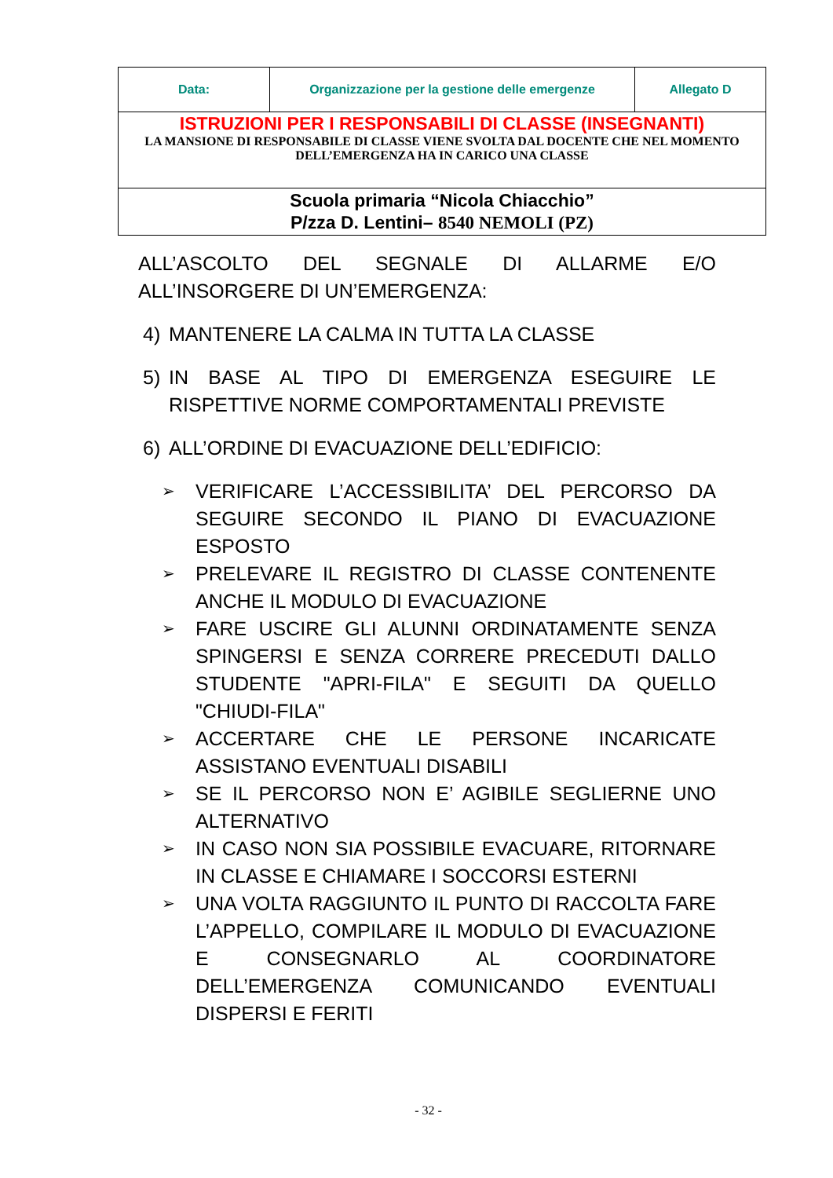| Data: | Organizzazione per la gestione delle emergenze | Allegato D |
| ISTRUZIONI PER I RESPONSABILI DI CLASSE (INSEGNANTI) LA MANSIONE DI RESPONSABILE DI CLASSE VIENE SVOLTA DAL DOCENTE CHE NEL MOMENTO DELL’EMERGENZA HA IN CARICO UNA CLASSE | | |
| Scuola primaria “Nicola Chiacchio” P/zza D. Lentini– 8540 NEMOLI (PZ) | | |
ALL’ASCOLTO DEL SEGNALE DI ALLARME E/O ALL’INSORGERE DI UN’EMERGENZA:
4) MANTENERE LA CALMA IN TUTTA LA CLASSE
5) IN BASE AL TIPO DI EMERGENZA ESEGUIRE LE RISPETTIVE NORME COMPORTAMENTALI PREVISTE
6) ALL’ORDINE DI EVACUAZIONE DELL’EDIFICIO:
➢ VERIFICARE L’ACCESSIBILITA’ DEL PERCORSO DA SEGUIRE SECONDO IL PIANO DI EVACUAZIONE ESPOSTO
➢ PRELEVARE IL REGISTRO DI CLASSE CONTENENTE ANCHE IL MODULO DI EVACUAZIONE
➢ FARE USCIRE GLI ALUNNI ORDINATAMENTE SENZA SPINGERSI E SENZA CORRERE PRECEDUTI DALLO STUDENTE "APRI-FILA" E SEGUITI DA QUELLO "CHIUDI-FILA"
➢ ACCERTARE CHE LE PERSONE INCARICATE ASSISTANO EVENTUALI DISABILI
➢ SE IL PERCORSO NON E’ AGIBILE SEGLIERNE UNO ALTERNATIVO
➢ IN CASO NON SIA POSSIBILE EVACUARE, RITORNARE IN CLASSE E CHIAMARE I SOCCORSI ESTERNI
➢ UNA VOLTA RAGGIUNTO IL PUNTO DI RACCOLTA FARE L’APPELLO, COMPILARE IL MODULO DI EVACUAZIONE E CONSEGNARLO AL COORDINATORE DELL’EMERGENZA COMUNICANDO EVENTUALI DISPERSI E FERITI
- 32 -